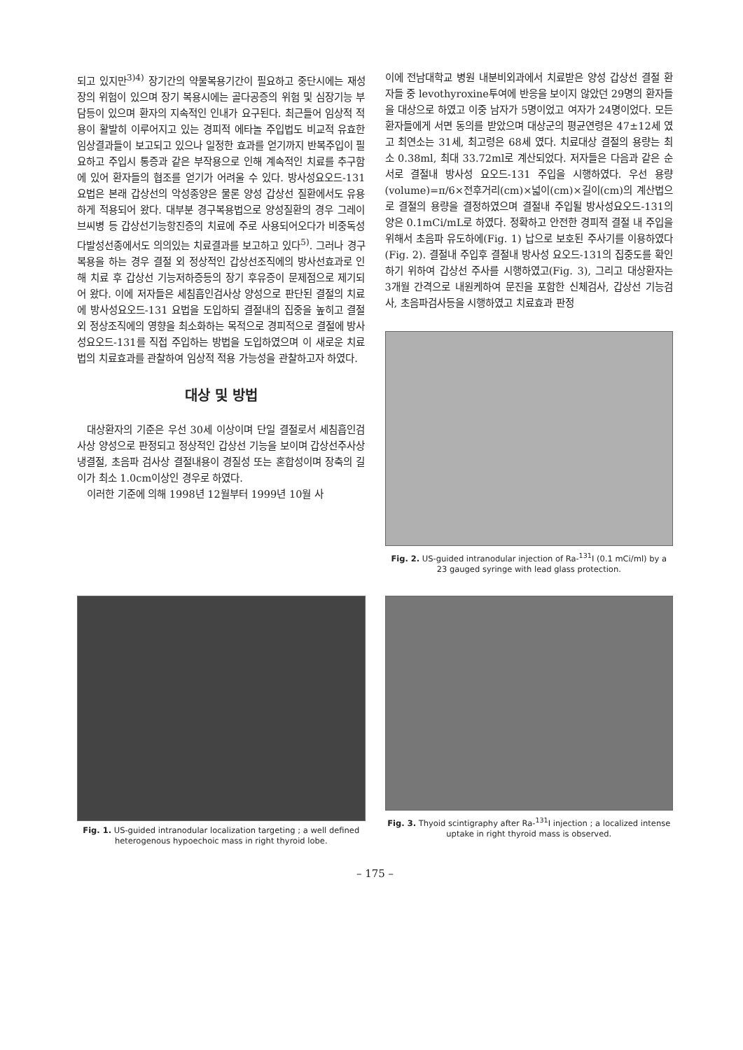되고 있지만<sup>3)4)</sup> 장기간의 약물복용기간이 필요하고 중단시에는 재성장의 위험이 있으며 장기 복용시에는 골다공증의 위험 및 심장기능 부담등이 있으며 환자의 지속적인 인내가 요구된다. 최근들어 임상적 적용이 활발히 이루어지고 있는 경피적 에타놀 주입법도 비교적 유효한 임상결과들이 보고되고 있으나 일정한 효과를 얻기까지 반복주입이 필요하고 주입시 통증과 같은 부작용으로 인해 계속적인 치료를 추구함에 있어 환자들의 협조를 얻기가 어려울 수 있다. 방사성요오드-131 요법은 본래 갑상선의 악성종양은 물론 양성 갑상선 질환에서도 유용하게 적용되어 왔다. 대부분 경구복용법으로 양성질환의 경우 그레이브씨병 등 갑상선기능항진증의 치료에 주로 사용되어오다가 비중독성 다발성선종에서도 의의있는 치료결과를 보고하고 있다<sup>5)</sup>. 그러나 경구복용을 하는 경우 결절 외 정상적인 갑상선조직에의 방사선효과로 인해 치료 후 갑상선 기능저하증등의 장기 후유증이 문제점으로 제기되어 왔다. 이에 저자들은 세침흡인검사상 양성으로 판단된 결절의 치료에 방사성요오드-131 요법을 도입하되 결절내의 집중을 높히고 결절 외 정상조직에의 영향을 최소화하는 목적으로 경피적으로 결절에 방사성요오드-131를 직접 주입하는 방법을 도입하였으며 이 새로운 치료법의 치료효과를 관찰하여 임상적 적용 가능성을 관찰하고자 하였다.
대상 및 방법
대상환자의 기준은 우선 30세 이상이며 단일 결절로서 세침흡인검사상 양성으로 판정되고 정상적인 갑상선 기능을 보이며 갑상선주사상 냉결절, 초음파 검사상 결절내용이 경질성 또는 혼합성이며 장축의 길이가 최소 1.0cm이상인 경우로 하였다.
이러한 기준에 의해 1998년 12월부터 1999년 10월 사
이에 전남대학교 병원 내분비외과에서 치료받은 양성 갑상선 결절 환자들 중 levothyroxine투여에 반응을 보이지 않았던 29명의 환자들을 대상으로 하였고 이중 남자가 5명이었고 여자가 24명이었다. 모든 환자들에게 서면 동의를 받았으며 대상군의 평균연령은 47±12세 였고 최연소는 31세, 최고령은 68세 였다. 치료대상 결절의 용량는 최소 0.38ml, 최대 33.72ml로 계산되었다. 저자들은 다음과 같은 순서로 결절내 방사성 요오드-131 주입을 시행하였다. 우선 용량(volume)=π/6×전후거리(cm)×넓이(cm)×길이(cm)의 계산법으로 결절의 용량을 결정하였으며 결절내 주입될 방사성요오드-131의 양은 0.1mCi/mL로 하였다. 정확하고 안전한 경피적 결절 내 주입을 위해서 초음파 유도하에(Fig. 1) 납으로 보호된 주사기를 이용하였다(Fig. 2). 결절내 주입후 결절내 방사성 요오드-131의 집중도를 확인하기 위하여 갑상선 주사를 시행하였고(Fig. 3), 그리고 대상환자는 3개월 간격으로 내원케하여 문진을 포함한 신체검사, 갑상선 기능검사, 초음파검사등을 시행하였고 치료효과 판정
Fig. 2. US-guided intranodular injection of Ra-<sup>131</sup>I (0.1 mCi/ml) by a 23 gauged syringe with lead glass protection.
Fig. 1. US-guided intranodular localization targeting ; a well defined heterogenous hypoechoic mass in right thyroid lobe.
Fig. 3. Thyoid scintigraphy after Ra-<sup>131</sup>I injection ; a localized intense uptake in right thyroid mass is observed.
– 175 –